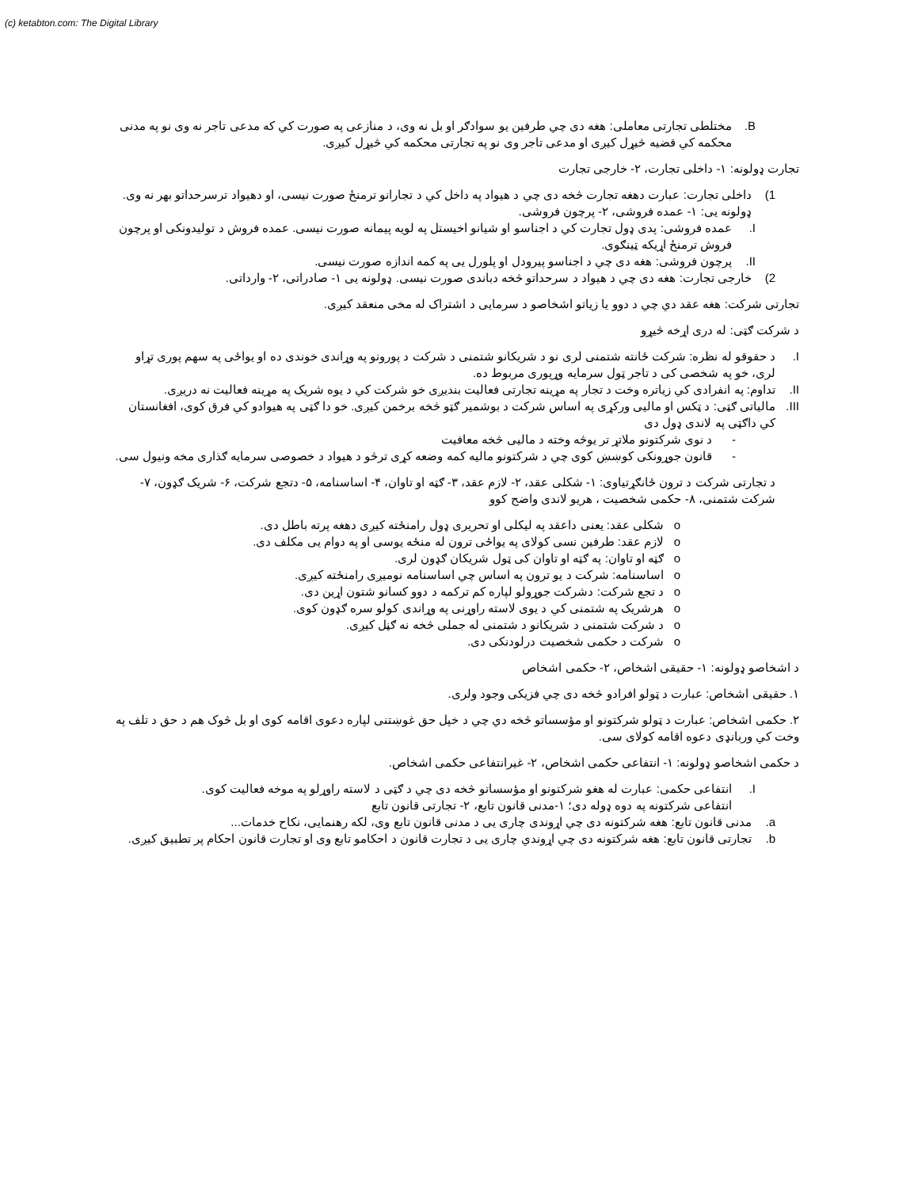(c) ketabton.com: The Digital Library
B. مختلطی تجارتی معاملی: هغه دی چي طرفین یو سوادګر او بل نه وی، د منازعی په صورت کي که مدعی تاجر نه وی نو په مدنی محکمه کي قضیه څیړل کیږی او مدعی تاجر وی نو په تجارتی محکمه کي څیړل کیږی.
تجارت ډولونه: ۱- داخلی تجارت، ۲- خارجی تجارت
1) داخلی تجارت: عبارت دهغه تجارت څخه دی چي د هیواد په داخل کي د تجارانو ترمنځ صورت نیسی، او دهیواد ترسرحداتو بهر نه وی. ډولونه یی: ۱- عمده فروشی، ۲- پرچون فروشی.
I. عمده فروشی: پدی ډول تجارت کي د اجناسو او شیانو اخیستل په لویه پیمانه صورت نیسی. عمده فروش د تولیدونکی او پرچون فروش ترمنځ اړیکه ټینګوی.
II. پرچون فروشی: هغه دی چي د اجناسو پیرودل او پلورل یی په کمه اندازه صورت نیسی.
2) خارجی تجارت: هغه دی چي د هیواد د سرحداتو څخه دباندی صورت نیسی. ډولونه یی ۱- صادراتی، ۲- وارداتی.
تجارتی شرکت: هغه عقد دي چي د دوو یا زیاتو اشخاصو د سرمایی د اشتراک له مخی منعقد کیږی.
د شرکت ګټی: له دری اړخه څیړو
I. د حقوقو له نظره: شرکت ځانته شتمنی لری نو د شریکانو شتمنی د شرکت د پورونو په وړاندی خوندی ده او یواځی په سهم پوری تړاو لری، خو په شخصی کی د تاجر ټول سرمایه وړپوری مربوط ده.
II. تداوم: په انفرادی کي زیاتره وخت د تجار په مړینه تجارتی فعالیت بندیږی خو شرکت کي د یوه شریک په مړینه فعالیت نه دریږی.
III. مالیاتی ګټی: د ټکس او مالیی ورکړی په اساس شرکت د بوشمیر ګټو څخه برخمن کیږی. خو دا ګټی په هیوادو کي فرق کوی، افغانستان کي داګټی په لاندی ډول دی
- د نوی شرکتونو ملاتړ تر یوڅه وخته د مالیی څخه معافیت
- قانون جوړونکی کوښښ کوی چي د شرکتونو مالیه کمه وضعه کړی ترڅو د هیواد د خصوصی سرمایه ګذاری مخه ونیول سی.
د تجارتی شرکت د ترون ځانګړتیاوی: ۱- شکلی عقد، ۲- لازم عقد، ۳- ګټه او تاوان، ۴- اساسنامه، ۵- دتجع شرکت، ۶- شریک ګډون، ۷- شرکت شتمنی، ۸- حکمی شخصیت ، هریو لاندی واضح کوو
o شکلی عقد: یعنی داعقد په لیکلی او تحریری ډول رامنځته کیږی دهغه پرته باطل دی.
o لازم عقد: طرفین نسی کولای په یواځی ترون له منځه یوسی او په دوام یی مکلف دی.
o ګټه او تاوان: په ګټه او تاوان کی ټول شریکان ګډون لری.
o اساسنامه: شرکت د یو ترون په اساس چي اساسنامه نومیږی رامنځته کیږی.
o د تجع شرکت: دشرکت جوړولو لپاره کم ترکمه د دوو کسانو شتون اړین دی.
o هرشریک په شتمنی کي د یوی لاسته راوړنی په وړاندی کولو سره ګډون کوی.
o د شرکت شتمنی د شریکانو د شتمنی له جملی څخه نه ګڼل کیږی.
o شرکت د حکمی شخصیت درلودنکی دی.
د اشخاصو ډولونه: ۱- حقیقی اشخاص، ۲- حکمی اشخاص
۱. حقیقی اشخاص: عبارت د ټولو افرادو څخه دی چي فزیکی وجود ولری.
۲. حکمی اشخاص: عبارت د ټولو شرکتونو او مؤسساتو څخه دي چي د خپل حق غوښتنی لپاره دعوی اقامه کوی او بل څوک هم د حق د تلف په وخت کي وربانډی دعوه اقامه کولای سی.
د حکمی اشخاصو ډولونه: ۱- انتفاعی حکمی اشخاص، ۲- غیرانتفاعی حکمی اشخاص.
I. انتفاعی حکمی: عبارت له هغو شرکتونو او مؤسساتو څخه دی چي د ګټی د لاسته راوړلو په موخه فعالیت کوی.
انتفاعی شرکتونه په دوه ډوله دی؛ ۱-مدنی قانون تابع، ۲- تجارتی قانون تابع
a. مدنی قانون تابع: هغه شرکتونه دی چي اړوندی چاری یی د مدنی قانون تابع وی، لکه رهنمایی، نکاح خدمات...
b. تجارتی قانون تابع: هغه شرکتونه دی چي اړوندي چاری یی د تجارت قانون د احکامو تابع وی او تجارت قانون احکام پر تطبیق کیږی.